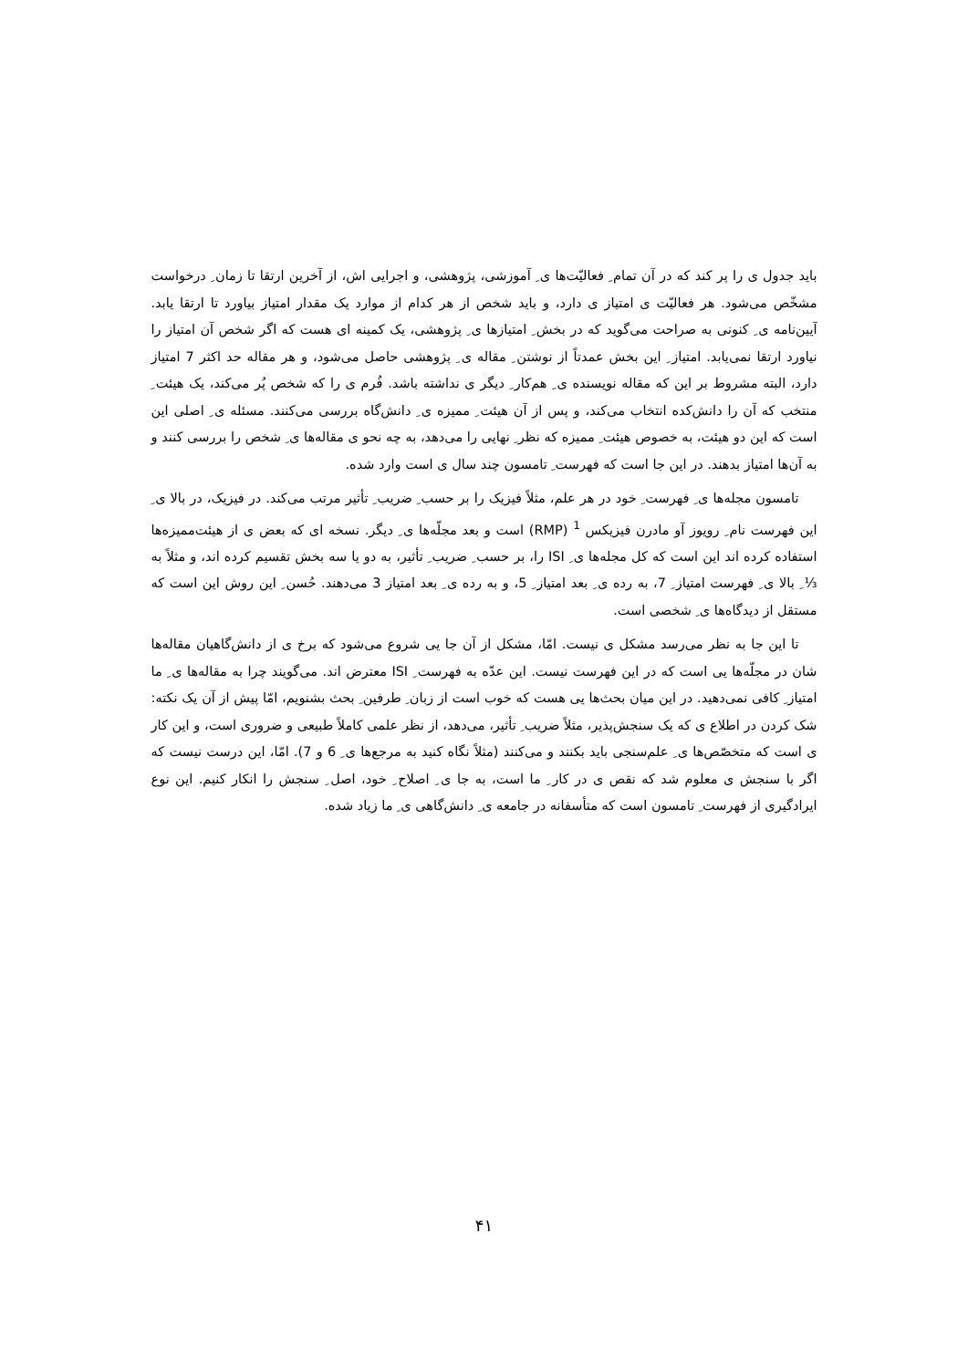باید جدول ی را پر کند که در آن تمام ِ فعالیّت‌ها ی ِ آموزشی، پژوهشی، و اجرایی اش، از آخرین ارتقا تا زمان ِ درخواست مشخّص می‌شود. هر فعالیّت ی امتیاز ی دارد، و باید شخص از هر کدام از موارد یک مقدار امتیاز بیاورد تا ارتقا یابد. آیین‌نامه ی ِ کنونی به صراحت می‌گوید که در بخش ِ امتیازها ی ِ پژوهشی، یک کمینه ای هست که اگر شخص آن امتیاز را نیاورد ارتقا نمی‌یابد. امتیاز ِ این بخش عمدتاً از نوشتن ِ مقاله ی ِ پژوهشی حاصل می‌شود، و هر مقاله حد اکثر 7 امتیاز دارد، البته مشروط بر این که مقاله نویسنده ی ِ هم‌کار ِ دیگر ی نداشته باشد. فُرم ی را که شخص پُر می‌کند، یک هیئت ِ منتخب که آن را دانش‌کده انتخاب می‌کند، و پس از آن هیئت ِ ممیزه ی ِ دانش‌گاه بررسی می‌کنند. مسئله ی ِ اصلی این است که این دو هیئت، به خصوص هیئت ِ ممیزه که نظر ِ نهایی را می‌دهد، به چه نحو ی مقاله‌ها ی ِ شخص را بررسی کنند و به آن‌ها امتیاز بدهند. در این جا است که فهرست ِ تامسون چند سال ی است وارد شده.
تامسون مجله‌ها ی ِ فهرست ِ خود در هر علم، مثلاً فیزیک را بر حسب ِ ضریب ِ تأثیر مرتب می‌کند. در فیزیک، در بالا ی ِ این فهرست نام ِ رویوز آو مادرن فیزیکس <sup>1</sup> (RMP) است و بعد مجلّه‌ها ی ِ دیگر. نسخه ای که بعض ی از هیئت‌ممیزه‌ها استفاده کرده اند این است که کل مجله‌ها ی ِ ISI را، بر حسب ِ ضریب ِ تأثیر، به دو یا سه بخش تقسیم کرده اند، و مثلاً به ⅓ ِ بالا ی ِ فهرست امتیاز ِ 7، به رده ی ِ بعد امتیاز ِ 5، و به رده ی ِ بعد امتیاز 3 می‌دهند. حُسن ِ این روش این است که مستقل از دیدگاه‌ها ی ِ شخصی است.
تا این جا به نظر می‌رسد مشکل ی نیست. امّا، مشکل از آن جا یی شروع می‌شود که برخ ی از دانش‌گاهیان مقاله‌ها شان در مجلّه‌ها یی است که در این فهرست نیست. این عدّه به فهرست ِ ISI معترض اند. می‌گویند چرا به مقاله‌ها ی ِ ما امتیاز ِ کافی نمی‌دهید. در این میان بحث‌ها یی هست که خوب است از زبان ِ طرفین ِ بحث بشنویم، امّا پیش از آن یک نکته: شک کردن در اطلاع ی که یک سنجش‌پذیر، مثلاً ضریب ِ تأثیر، می‌دهد، از نظر علمی کاملاً طبیعی و ضروری است، و این کار ی است که متخصّص‌ها ی ِ علم‌سنجی باید بکنند و می‌کنند (مثلاً نگاه کنید به مرجع‌ها ی ِ 6 و 7). امّا، این درست نیست که اگر با سنجش ی معلوم شد که نقص ی در کار ِ ما است، به جا ی ِ اصلاح ِ خود، اصل ِ سنجش را انکار کنیم. این نوع ایرادگیری از فهرست ِ تامسون است که متأسفانه در جامعه ی ِ دانش‌گاهی ی ِ ما زیاد شده.
۴۱